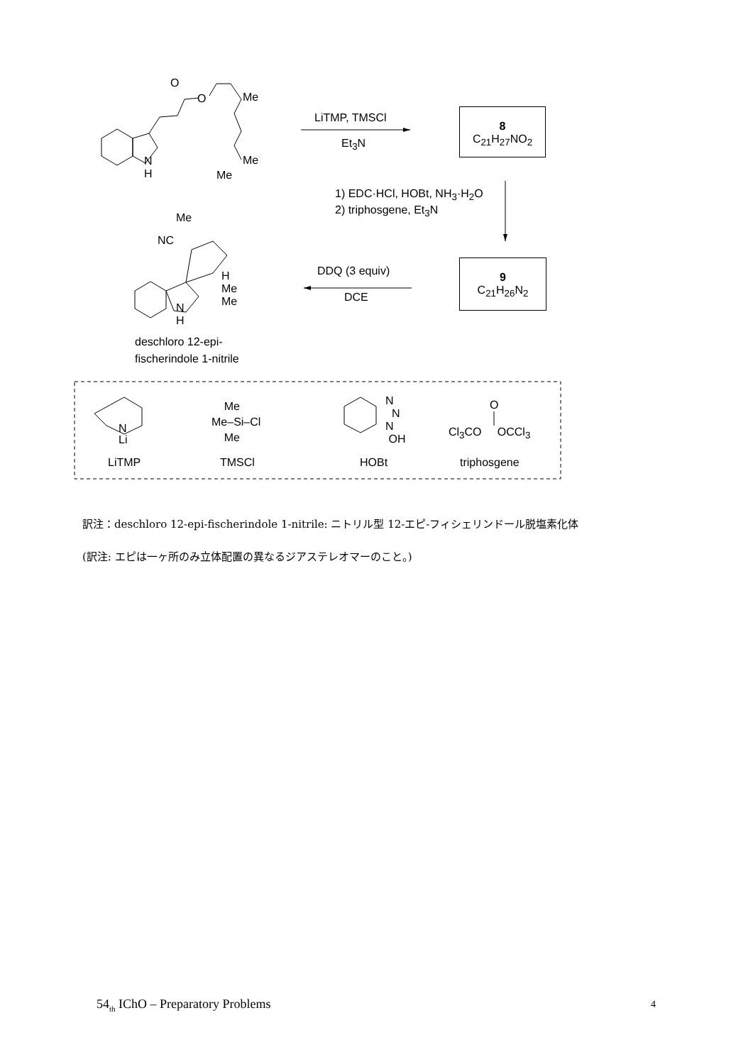O
O Me
Me
Me
N
H
LiTMP, TMSCl
Et<sub>3</sub>N
8
C<sub>21</sub>H<sub>27</sub>NO<sub>2</sub>
1) EDC·HCl, HOBt, NH<sub>3</sub>·H<sub>2</sub>O
2) triphosgene, Et<sub>3</sub>N
Me
NC
H
Me
Me
N
H
DDQ (3 equiv)
DCE
9
C<sub>21</sub>H<sub>26</sub>N<sub>2</sub>
deschloro 12-epi-
fischerindole 1-nitrile
N
Li
LiTMP
Me
Me–Si–Cl
Me
TMSCl
N
N
N
OH
HOBt
O
Cl<sub>3</sub>CO OCCl<sub>3</sub>
triphosgene
訳注：deschloro 12-epi-fischerindole 1-nitrile: ニトリル型 12-エピ-フィシェリンドール脱塩素化体
(訳注: エピは一ヶ所のみ立体配置の異なるジアステレオマーのこと。)
54<sub>th</sub> IChO – Preparatory Problems
4